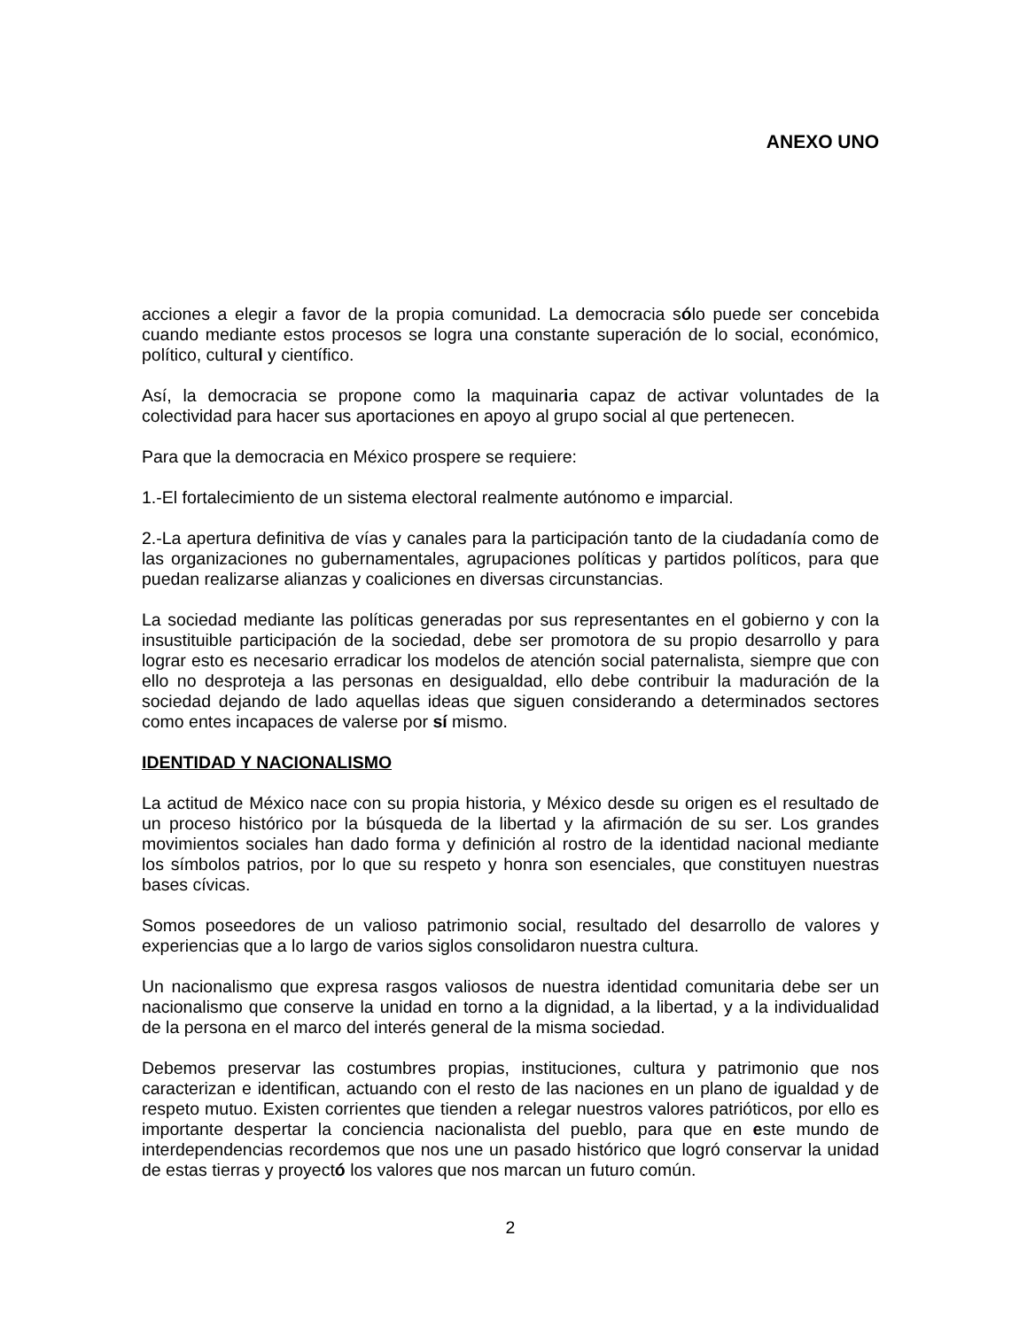ANEXO UNO
acciones a elegir a favor de la propia comunidad. La democracia sólo puede ser concebida cuando mediante estos procesos se logra una constante superación de lo social, económico, político, cultural y científico.
Así, la democracia se propone como la maquinaria capaz de activar voluntades de la colectividad para hacer sus aportaciones en apoyo al grupo social al que pertenecen.
Para que la democracia en México prospere se requiere:
1.-El fortalecimiento de un sistema electoral realmente autónomo e imparcial.
2.-La apertura definitiva de vías y canales para la participación tanto de la ciudadanía como de las organizaciones no gubernamentales, agrupaciones políticas y partidos políticos, para que puedan realizarse alianzas y coaliciones en diversas circunstancias.
La sociedad mediante las políticas generadas por sus representantes en el gobierno y con la insustituible participación de la sociedad, debe ser promotora de su propio desarrollo y para lograr esto es necesario erradicar los modelos de atención social paternalista, siempre que con ello no desproteja a las personas en desigualdad, ello debe contribuir la maduración de la sociedad dejando de lado aquellas ideas que siguen considerando a determinados sectores como entes incapaces de valerse por sí mismo.
IDENTIDAD Y NACIONALISMO
La actitud de México nace con su propia historia, y México desde su origen es el resultado de un proceso histórico por la búsqueda de la libertad y la afirmación de su ser. Los grandes movimientos sociales han dado forma y definición al rostro de la identidad nacional mediante los símbolos patrios, por lo que su respeto y honra son esenciales, que constituyen nuestras bases cívicas.
Somos poseedores de un valioso patrimonio social, resultado del desarrollo de valores y experiencias que a lo largo de varios siglos consolidaron nuestra cultura.
Un nacionalismo que expresa rasgos valiosos de nuestra identidad comunitaria debe ser un nacionalismo que conserve la unidad en torno a la dignidad, a la libertad, y a la individualidad de la persona en el marco del interés general de la misma sociedad.
Debemos preservar las costumbres propias, instituciones, cultura y patrimonio que nos caracterizan e identifican, actuando con el resto de las naciones en un plano de igualdad y de respeto mutuo. Existen corrientes que tienden a relegar nuestros valores patrióticos, por ello es importante despertar la conciencia nacionalista del pueblo, para que en este mundo de interdependencias recordemos que nos une un pasado histórico que logró conservar la unidad de estas tierras y proyectó los valores que nos marcan un futuro común.
2